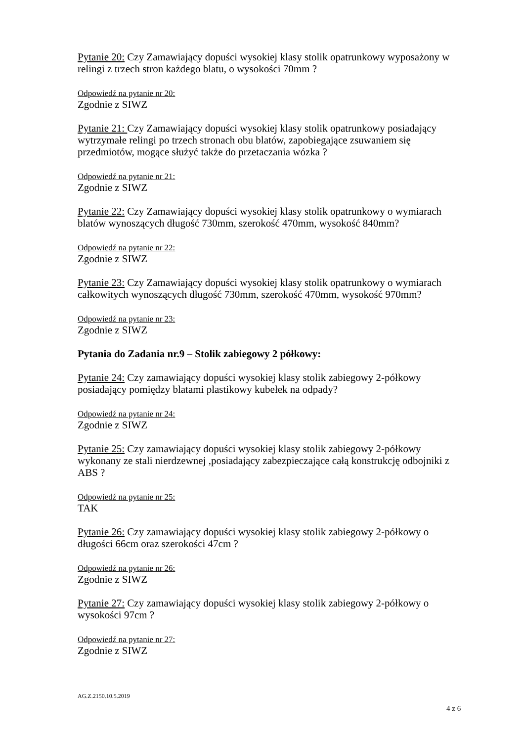Pytanie 20: Czy Zamawiający dopuści wysokiej klasy stolik opatrunkowy wyposażony w relingi z trzech stron każdego blatu, o wysokości 70mm ?
Odpowiedź na pytanie nr 20:
Zgodnie z SIWZ
Pytanie 21: Czy Zamawiający dopuści wysokiej klasy stolik opatrunkowy posiadający wytrzymałe relingi po trzech stronach obu blatów, zapobiegające zsuwaniem się przedmiotów, mogące służyć także do przetaczania wózka ?
Odpowiedź na pytanie nr 21:
Zgodnie z SIWZ
Pytanie 22: Czy Zamawiający dopuści wysokiej klasy stolik opatrunkowy o wymiarach blatów wynoszących długość 730mm, szerokość 470mm, wysokość 840mm?
Odpowiedź na pytanie nr 22:
Zgodnie z SIWZ
Pytanie 23: Czy Zamawiający dopuści wysokiej klasy stolik opatrunkowy o wymiarach całkowitych wynoszących długość 730mm, szerokość 470mm, wysokość 970mm?
Odpowiedź na pytanie nr 23:
Zgodnie z SIWZ
Pytania do Zadania nr.9 – Stolik zabiegowy 2 półkowy:
Pytanie 24: Czy zamawiający dopuści wysokiej klasy stolik zabiegowy 2-półkowy posiadający pomiędzy blatami plastikowy kubełek na odpady?
Odpowiedź na pytanie nr 24:
Zgodnie z SIWZ
Pytanie 25: Czy zamawiający dopuści wysokiej klasy stolik zabiegowy 2-półkowy wykonany ze stali nierdzewnej ,posiadający zabezpieczające całą konstrukcję odbojniki z ABS ?
Odpowiedź na pytanie nr 25:
TAK
Pytanie 26: Czy zamawiający dopuści wysokiej klasy stolik zabiegowy 2-półkowy o długości 66cm oraz szerokości 47cm ?
Odpowiedź na pytanie nr 26:
Zgodnie z SIWZ
Pytanie 27: Czy zamawiający dopuści wysokiej klasy stolik zabiegowy 2-półkowy o wysokości 97cm ?
Odpowiedź na pytanie nr 27:
Zgodnie z SIWZ
AG.Z.2150.10.5.2019
4 z 6